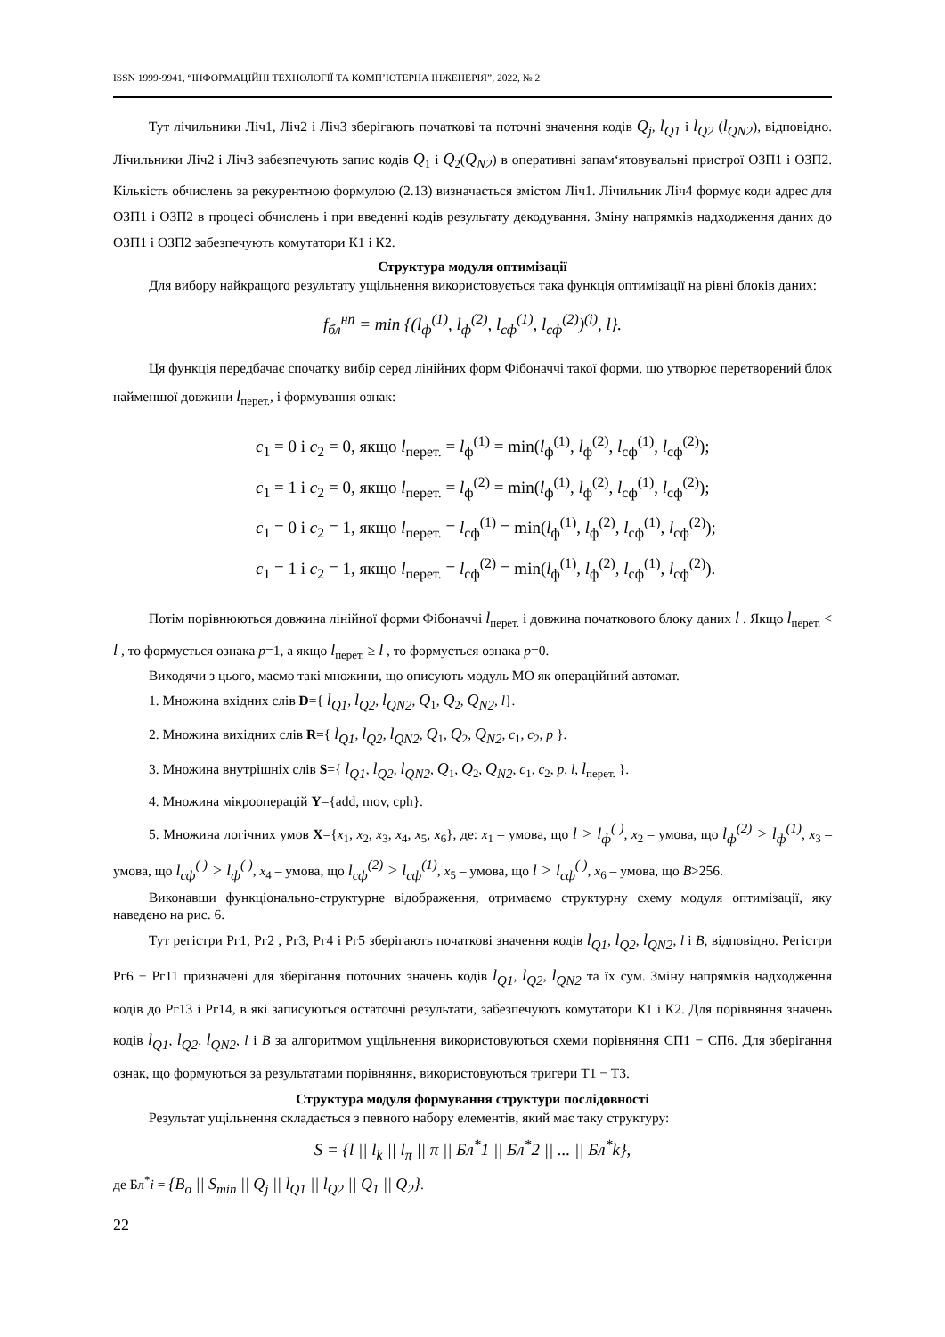ISSN 1999-9941, “ІНФОРМАЦІЙНІ ТЕХНОЛОГІЇ ТА КОМП’ЮТЕРНА ІНЖЕНЕРІЯ”, 2022, № 2
Тут лічильники Ліч1, Ліч2 і Ліч3 зберігають початкові та поточні значення кодів Q<sub>j</sub>, l<sub>Q1</sub> і l<sub>Q2</sub> (l<sub>QN2</sub>), відповідно. Лічильники Ліч2 і Ліч3 забезпечують запис кодів Q<sub>1</sub> і Q<sub>2</sub>(Q<sub>N2</sub>) в оперативні запам‘ятовувальні пристрої ОЗП1 і ОЗП2. Кількість обчислень за рекурентною формулою (2.13) визначається змістом Ліч1. Лічильник Ліч4 формує коди адрес для ОЗП1 і ОЗП2 в процесі обчислень і при введенні кодів результату декодування. Зміну напрямків надходження даних до ОЗП1 і ОЗП2 забезпечують комутатори К1 і К2.
Структура модуля оптимізації
Для вибору найкращого результату ущільнення використовується така функція оптимізації на рівні блоків даних:
f<sub>бл</sub><sup>нп</sup> = min {(l<sub>ф</sub><sup>(1)</sup>, l<sub>ф</sub><sup>(2)</sup>, l<sub>сф</sub><sup>(1)</sup>, l<sub>сф</sub><sup>(2)</sup>)<sup>(i)</sup>, l}.
Ця функція передбачає спочатку вибір серед лінійних форм Фібоначчі такої форми, що утворює перетворений блок найменшої довжини l<sub>перет.</sub>, і формування ознак:
c<sub>1</sub> = 0 і c<sub>2</sub> = 0, якщо l<sub>перет.</sub> = l<sub>ф</sub><sup>(1)</sup> = min(l<sub>ф</sub><sup>(1)</sup>, l<sub>ф</sub><sup>(2)</sup>, l<sub>сф</sub><sup>(1)</sup>, l<sub>сф</sub><sup>(2)</sup>);
c<sub>1</sub> = 1 і c<sub>2</sub> = 0, якщо l<sub>перет.</sub> = l<sub>ф</sub><sup>(2)</sup> = min(l<sub>ф</sub><sup>(1)</sup>, l<sub>ф</sub><sup>(2)</sup>, l<sub>сф</sub><sup>(1)</sup>, l<sub>сф</sub><sup>(2)</sup>);
c<sub>1</sub> = 0 і c<sub>2</sub> = 1, якщо l<sub>перет.</sub> = l<sub>сф</sub><sup>(1)</sup> = min(l<sub>ф</sub><sup>(1)</sup>, l<sub>ф</sub><sup>(2)</sup>, l<sub>сф</sub><sup>(1)</sup>, l<sub>сф</sub><sup>(2)</sup>);
c<sub>1</sub> = 1 і c<sub>2</sub> = 1, якщо l<sub>перет.</sub> = l<sub>сф</sub><sup>(2)</sup> = min(l<sub>ф</sub><sup>(1)</sup>, l<sub>ф</sub><sup>(2)</sup>, l<sub>сф</sub><sup>(1)</sup>, l<sub>сф</sub><sup>(2)</sup>).
Потім порівнюються довжина лінійної форми Фібоначчі l<sub>перет.</sub> і довжина початкового блоку даних l . Якщо l<sub>перет.</sub> < l , то формується ознака p=1, а якщо l<sub>перет.</sub> ≥ l , то формується ознака p=0.
Виходячи з цього, маємо такі множини, що описують модуль МО як операційний автомат.
1. Множина вхідних слів D={ l<sub>Q1</sub>, l<sub>Q2</sub>, l<sub>QN2</sub>, Q<sub>1</sub>, Q<sub>2</sub>, Q<sub>N2</sub>, l}.
2. Множина вихідних слів R={ l<sub>Q1</sub>, l<sub>Q2</sub>, l<sub>QN2</sub>, Q<sub>1</sub>, Q<sub>2</sub>, Q<sub>N2</sub>, c<sub>1</sub>, c<sub>2</sub>, p }.
3. Множина внутрішніх слів S={ l<sub>Q1</sub>, l<sub>Q2</sub>, l<sub>QN2</sub>, Q<sub>1</sub>, Q<sub>2</sub>, Q<sub>N2</sub>, c<sub>1</sub>, c<sub>2</sub>, p, l, l<sub>перет.</sub> }.
4. Множина мікрооперацій Y={add, mov, cph}.
5. Множина логічних умов X={x<sub>1</sub>, x<sub>2</sub>, x<sub>3</sub>, x<sub>4</sub>, x<sub>5</sub>, x<sub>6</sub>}, де: x<sub>1</sub> – умова, що l > l<sub>ф</sub><sup>( )</sup>, x<sub>2</sub> – умова, що l<sub>ф</sub><sup>(2)</sup> > l<sub>ф</sub><sup>(1)</sup>, x<sub>3</sub> – умова, що l<sub>сф</sub><sup>( )</sup> > l<sub>ф</sub><sup>( )</sup>, x<sub>4</sub> – умова, що l<sub>сф</sub><sup>(2)</sup> > l<sub>сф</sub><sup>(1)</sup>, x<sub>5</sub> – умова, що l > l<sub>сф</sub><sup>( )</sup>, x<sub>6</sub> – умова, що B>256.
Виконавши функціонально-структурне відображення, отримаємо структурну схему модуля оптимізації, яку наведено на рис. 6.
Тут регістри Рг1, Рг2 , Рг3, Рг4 і Рг5 зберігають початкові значення кодів l<sub>Q1</sub>, l<sub>Q2</sub>, l<sub>QN2</sub>, l і B, відповідно. Регістри Рг6 − Рг11 призначені для зберігання поточних значень кодів l<sub>Q1</sub>, l<sub>Q2</sub>, l<sub>QN2</sub> та їх сум. Зміну напрямків надходження кодів до Рг13 і Рг14, в які записуються остаточні результати, забезпечують комутатори К1 і К2. Для порівняння значень кодів l<sub>Q1</sub>, l<sub>Q2</sub>, l<sub>QN2</sub>, l і B за алгоритмом ущільнення використовуються схеми порівняння СП1 − СП6. Для зберігання ознак, що формуються за результатами порівняння, використовуються тригери Т1 − Т3.
Структура модуля формування структури послідовності
Результат ущільнення складається з певного набору елементів, який має таку структуру:
S = {l || l<sub>k</sub> || l<sub>π</sub> || π || Бл<sup>*</sup>1 || Бл<sup>*</sup>2 || ... || Бл<sup>*</sup>k},
де Бл<sup>*</sup>i = {B<sub>o</sub> || S<sub>min</sub> || Q<sub>j</sub> || l<sub>Q1</sub> || l<sub>Q2</sub> || Q<sub>1</sub> || Q<sub>2</sub>}.
22